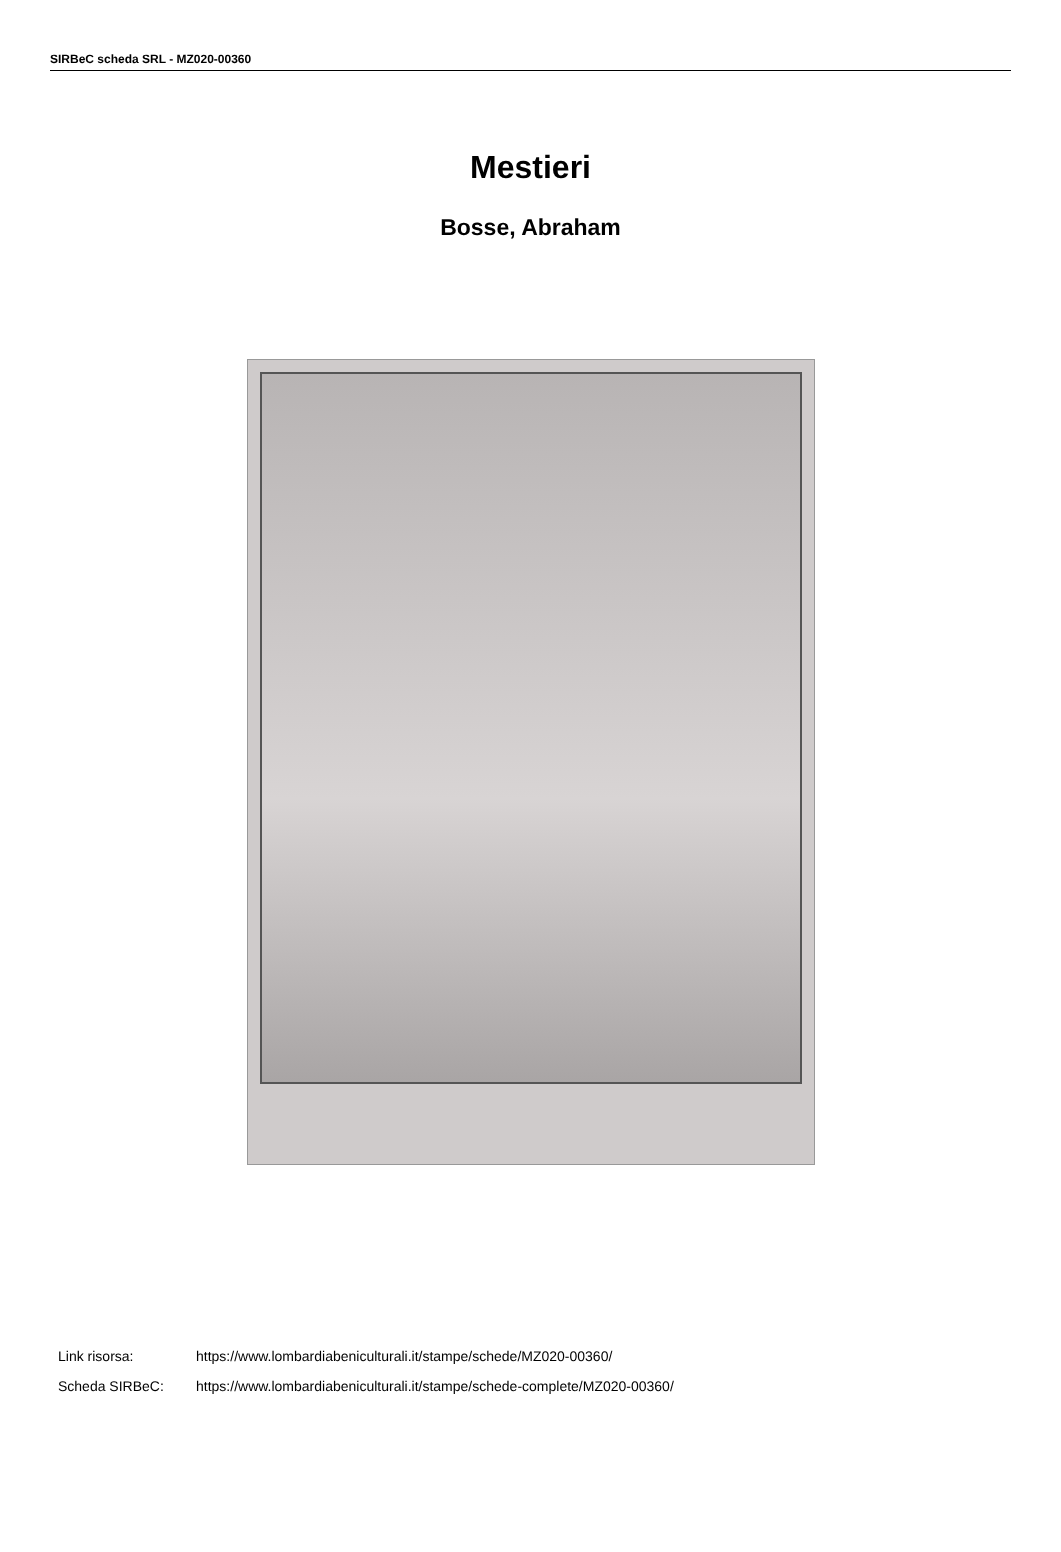SIRBeC scheda SRL - MZ020-00360
Mestieri
Bosse, Abraham
Link risorsa: https://www.lombardiabeniculturali.it/stampe/schede/MZ020-00360/
Scheda SIRBeC: https://www.lombardiabeniculturali.it/stampe/schede-complete/MZ020-00360/